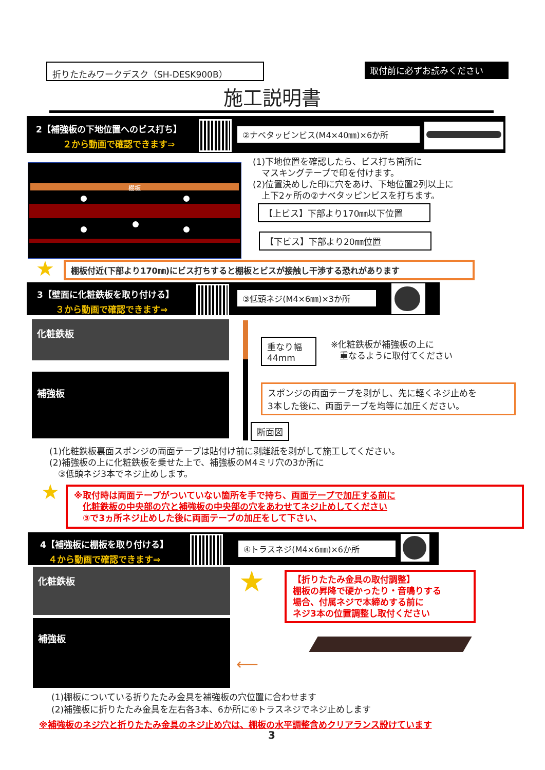折りたたみワークデスク（SH-DESK900B） 取付前に必ずお読みください
施工説明書
2【補強板の下地位置へのビス打ち】
２から動画で確認できます⇒
②ナベタッピンビス(M4×40㎜)×6か所
棚板
(1)下地位置を確認したら、ビス打ち箇所に
　マスキングテープで印を付けます。
(2)位置決めした印に穴をあけ、下地位置2列以上に
　上下2ヶ所の②ナベタッピンビスを打ちます。
【上ビス】下部より170㎜以下位置
【下ビス】下部より20㎜位置
★ 棚板付近(下部より170㎜)にビス打ちすると棚板とビスが接触し干渉する恐れがあります
3【壁面に化粧鉄板を取り付ける】
３から動画で確認できます⇒
③低頭ネジ(M4×6㎜)×3か所
化粧鉄板
補強板
重なり幅
44mm
※化粧鉄板が補強板の上に
　重なるように取付てください
スポンジの両面テープを剥がし、先に軽くネジ止めを
3本した後に、両面テープを均等に加圧ください。
断面図
(1)化粧鉄板裏面スポンジの両面テープは貼付け前に剥離紙を剥がして施工してください。
(2)補強板の上に化粧鉄板を乗せた上で、補強板のM4ミリ穴の3か所に
　③低頭ネジ3本でネジ止めします。
★
※取付時は両面テープがついていない箇所を手で持ち、両面テープで加圧する前に
　化粧鉄板の中央部の穴と補強板の中央部の穴をあわせてネジ止めしてください
　③で3ヵ所ネジ止めした後に両面テープの加圧をして下さい、
4【補強板に棚板を取り付ける】
４から動画で確認できます⇒
④トラスネジ(M4×6㎜)×6か所
化粧鉄板
補強板
★
【折りたたみ金具の取付調整】
棚板の昇降で硬かったり・音鳴りする
場合、付属ネジで本締めする前に
ネジ3本の位置調整し取付ください
⟵
(1)棚板についている折りたたみ金具を補強板の穴位置に合わせます
(2)補強板に折りたたみ金具を左右各3本、6か所に④トラスネジでネジ止めします
※補強板のネジ穴と折りたたみ金具のネジ止め穴は、棚板の水平調整含めクリアランス設けています
3